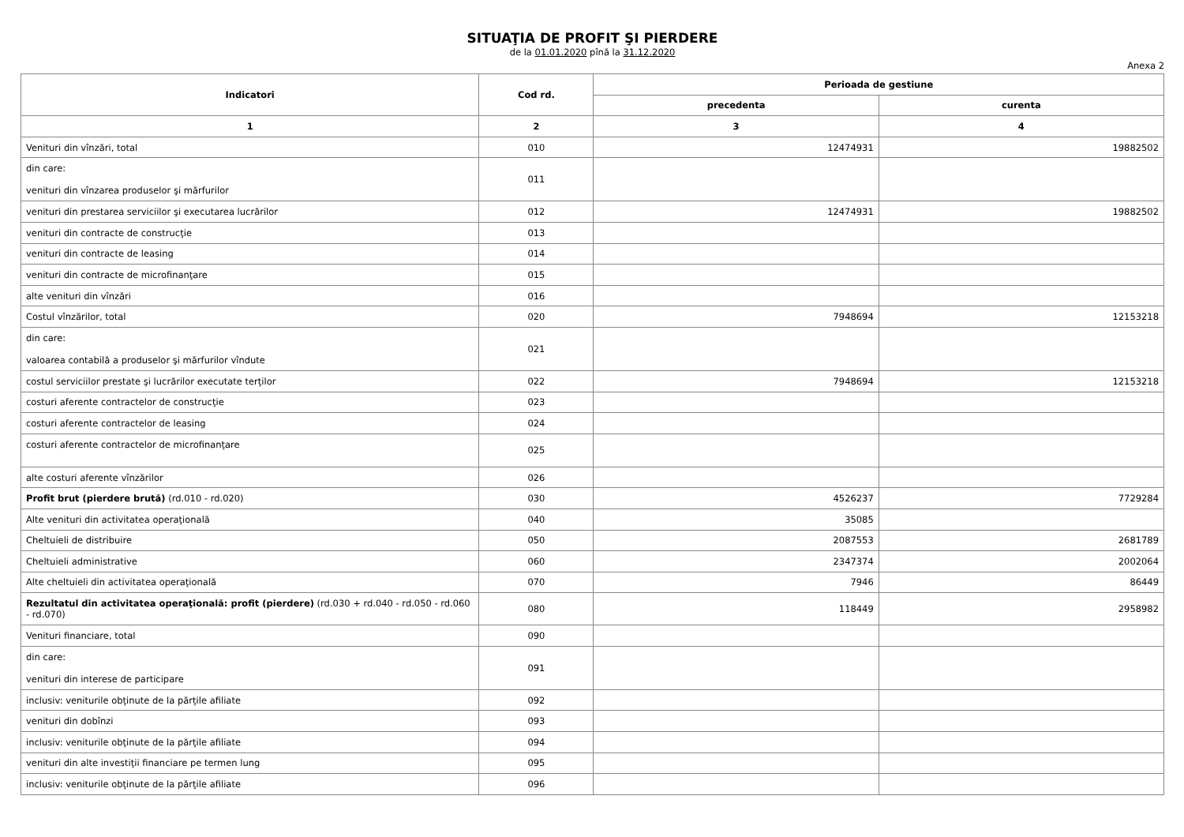SITUAŢIA DE PROFIT ŞI PIERDERE
de la 01.01.2020 pînă la 31.12.2020
Anexa 2
| Indicatori | Cod rd. | Perioada de gestiune | |
| --- | --- | --- | --- |
| | | precedenta | curenta |
| 1 | 2 | 3 | 4 |
| Venituri din vînzări, total | 010 | 12474931 | 19882502 |
| din care: venituri din vînzarea produselor şi mărfurilor | 011 | | |
| venituri din prestarea serviciilor şi executarea lucrărilor | 012 | 12474931 | 19882502 |
| venituri din contracte de construcţie | 013 | | |
| venituri din contracte de leasing | 014 | | |
| venituri din contracte de microfinanţare | 015 | | |
| alte venituri din vînzări | 016 | | |
| Costul vînzărilor, total | 020 | 7948694 | 12153218 |
| din care: valoarea contabilă a produselor şi mărfurilor vîndute | 021 | | |
| costul serviciilor prestate şi lucrărilor executate terţilor | 022 | 7948694 | 12153218 |
| costuri aferente contractelor de construcţie | 023 | | |
| costuri aferente contractelor de leasing | 024 | | |
| costuri aferente contractelor de microfinanţare | 025 | | |
| alte costuri aferente vînzărilor | 026 | | |
| Profit brut (pierdere brută) (rd.010 - rd.020) | 030 | 4526237 | 7729284 |
| Alte venituri din activitatea operaţională | 040 | 35085 | |
| Cheltuieli de distribuire | 050 | 2087553 | 2681789 |
| Cheltuieli administrative | 060 | 2347374 | 2002064 |
| Alte cheltuieli din activitatea operaţională | 070 | 7946 | 86449 |
| Rezultatul din activitatea operaţională: profit (pierdere) (rd.030 + rd.040 - rd.050 - rd.060 - rd.070) | 080 | 118449 | 2958982 |
| Venituri financiare, total | 090 | | |
| din care: venituri din interese de participare | 091 | | |
| inclusiv: veniturile obţinute de la părţile afiliate | 092 | | |
| venituri din dobînzi | 093 | | |
| inclusiv: veniturile obţinute de la părţile afiliate | 094 | | |
| venituri din alte investiţii financiare pe termen lung | 095 | | |
| inclusiv: veniturile obţinute de la părţile afiliate | 096 | | |